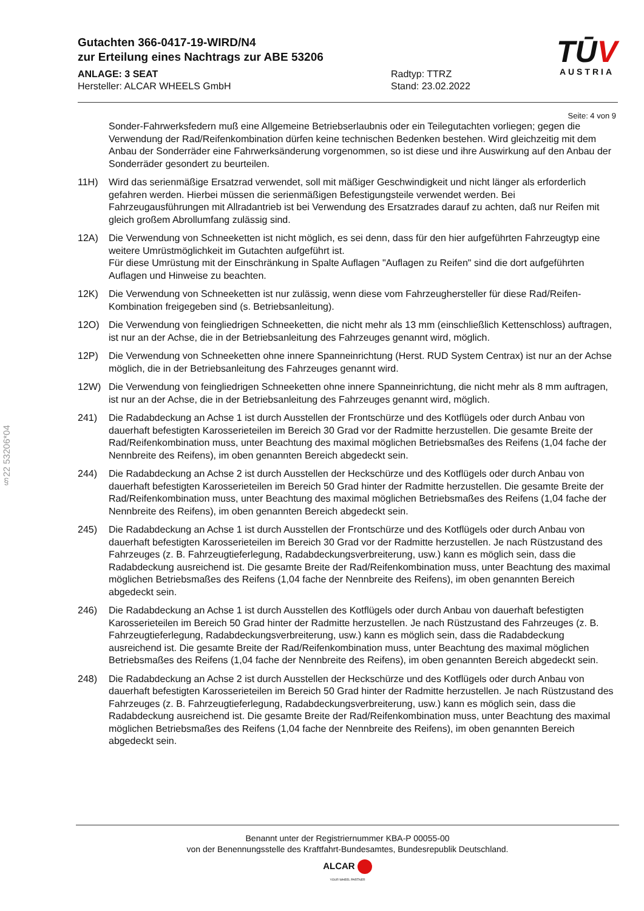Gutachten 366-0417-19-WIRD/N4
zur Erteilung eines Nachtrags zur ABE 53206
ANLAGE: 3 SEAT Radtyp: TTRZ
Hersteller: ALCAR WHEELS GmbH Stand: 23.02.2022
TŪV
AUSTRIA
Seite: 4 von 9
§22 53206*04
Sonder-Fahrwerksfedern muß eine Allgemeine Betriebserlaubnis oder ein Teilegutachten vorliegen; gegen die Verwendung der Rad/Reifenkombination dürfen keine technischen Bedenken bestehen. Wird gleichzeitig mit dem Anbau der Sonderräder eine Fahrwerksänderung vorgenommen, so ist diese und ihre Auswirkung auf den Anbau der Sonderräder gesondert zu beurteilen.
11H) Wird das serienmäßige Ersatzrad verwendet, soll mit mäßiger Geschwindigkeit und nicht länger als erforderlich gefahren werden. Hierbei müssen die serienmäßigen Befestigungsteile verwendet werden. Bei Fahrzeugausführungen mit Allradantrieb ist bei Verwendung des Ersatzrades darauf zu achten, daß nur Reifen mit gleich großem Abrollumfang zulässig sind.
12A) Die Verwendung von Schneeketten ist nicht möglich, es sei denn, dass für den hier aufgeführten Fahrzeugtyp eine weitere Umrüstmöglichkeit im Gutachten aufgeführt ist.
Für diese Umrüstung mit der Einschränkung in Spalte Auflagen "Auflagen zu Reifen" sind die dort aufgeführten Auflagen und Hinweise zu beachten.
12K) Die Verwendung von Schneeketten ist nur zulässig, wenn diese vom Fahrzeughersteller für diese Rad/Reifen-Kombination freigegeben sind (s. Betriebsanleitung).
12O) Die Verwendung von feingliedrigen Schneeketten, die nicht mehr als 13 mm (einschließlich Kettenschloss) auftragen, ist nur an der Achse, die in der Betriebsanleitung des Fahrzeuges genannt wird, möglich.
12P) Die Verwendung von Schneeketten ohne innere Spanneinrichtung (Herst. RUD System Centrax) ist nur an der Achse möglich, die in der Betriebsanleitung des Fahrzeuges genannt wird.
12W) Die Verwendung von feingliedrigen Schneeketten ohne innere Spanneinrichtung, die nicht mehr als 8 mm auftragen, ist nur an der Achse, die in der Betriebsanleitung des Fahrzeuges genannt wird, möglich.
241) Die Radabdeckung an Achse 1 ist durch Ausstellen der Frontschürze und des Kotflügels oder durch Anbau von dauerhaft befestigten Karosserieteilen im Bereich 30 Grad vor der Radmitte herzustellen. Die gesamte Breite der Rad/Reifenkombination muss, unter Beachtung des maximal möglichen Betriebsmaßes des Reifens (1,04 fache der Nennbreite des Reifens), im oben genannten Bereich abgedeckt sein.
244) Die Radabdeckung an Achse 2 ist durch Ausstellen der Heckschürze und des Kotflügels oder durch Anbau von dauerhaft befestigten Karosserieteilen im Bereich 50 Grad hinter der Radmitte herzustellen. Die gesamte Breite der Rad/Reifenkombination muss, unter Beachtung des maximal möglichen Betriebsmaßes des Reifens (1,04 fache der Nennbreite des Reifens), im oben genannten Bereich abgedeckt sein.
245) Die Radabdeckung an Achse 1 ist durch Ausstellen der Frontschürze und des Kotflügels oder durch Anbau von dauerhaft befestigten Karosserieteilen im Bereich 30 Grad vor der Radmitte herzustellen. Je nach Rüstzustand des Fahrzeuges (z. B. Fahrzeugtieferlegung, Radabdeckungsverbreiterung, usw.) kann es möglich sein, dass die Radabdeckung ausreichend ist. Die gesamte Breite der Rad/Reifenkombination muss, unter Beachtung des maximal möglichen Betriebsmaßes des Reifens (1,04 fache der Nennbreite des Reifens), im oben genannten Bereich abgedeckt sein.
246) Die Radabdeckung an Achse 1 ist durch Ausstellen des Kotflügels oder durch Anbau von dauerhaft befestigten Karosserieteilen im Bereich 50 Grad hinter der Radmitte herzustellen. Je nach Rüstzustand des Fahrzeuges (z. B. Fahrzeugtieferlegung, Radabdeckungsverbreiterung, usw.) kann es möglich sein, dass die Radabdeckung ausreichend ist. Die gesamte Breite der Rad/Reifenkombination muss, unter Beachtung des maximal möglichen Betriebsmaßes des Reifens (1,04 fache der Nennbreite des Reifens), im oben genannten Bereich abgedeckt sein.
248) Die Radabdeckung an Achse 2 ist durch Ausstellen der Heckschürze und des Kotflügels oder durch Anbau von dauerhaft befestigten Karosserieteilen im Bereich 50 Grad hinter der Radmitte herzustellen. Je nach Rüstzustand des Fahrzeuges (z. B. Fahrzeugtieferlegung, Radabdeckungsverbreiterung, usw.) kann es möglich sein, dass die Radabdeckung ausreichend ist. Die gesamte Breite der Rad/Reifenkombination muss, unter Beachtung des maximal möglichen Betriebsmaßes des Reifens (1,04 fache der Nennbreite des Reifens), im oben genannten Bereich abgedeckt sein.
Benannt unter der Registriernummer KBA-P 00055-00
von der Benennungsstelle des Kraftfahrt-Bundesamtes, Bundesrepublik Deutschland.
ALCAR
YOUR WHEEL PARTNER